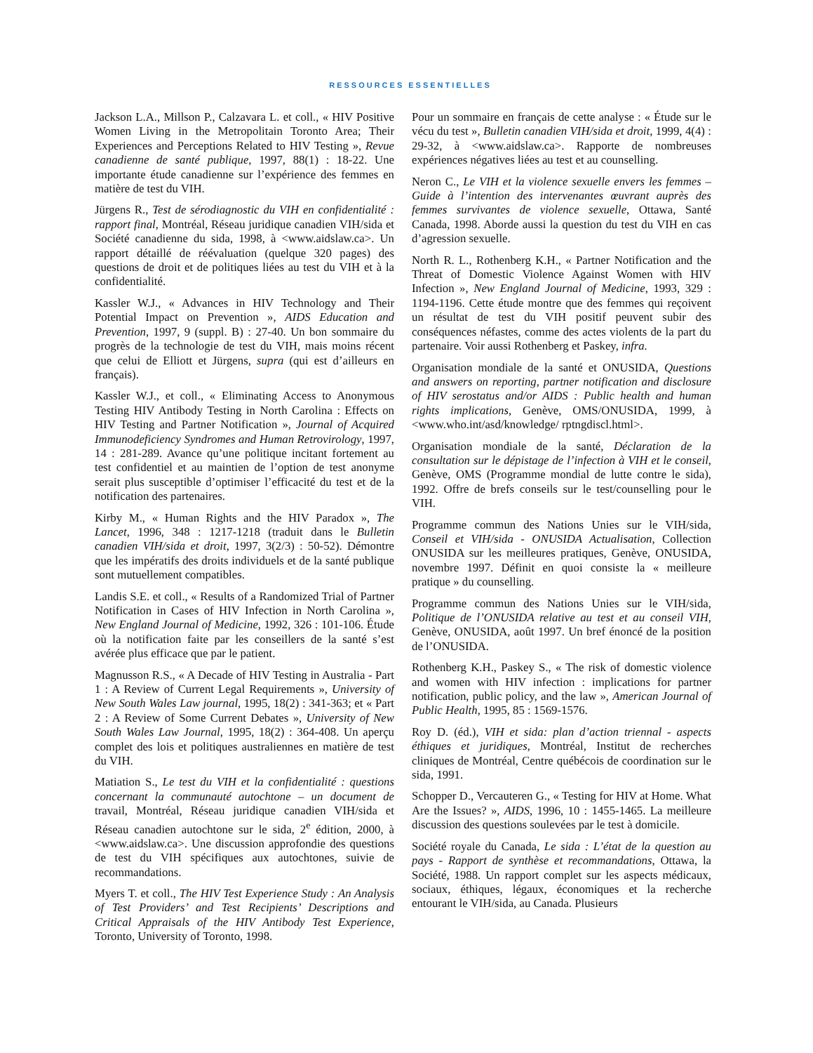RESSOURCES ESSENTIELLES
Jackson L.A., Millson P., Calzavara L. et coll., « HIV Positive Women Living in the Metropolitain Toronto Area; Their Experiences and Perceptions Related to HIV Testing », Revue canadienne de santé publique, 1997, 88(1) : 18-22. Une importante étude canadienne sur l’expérience des femmes en matière de test du VIH.
Jürgens R., Test de sérodiagnostic du VIH en confidentialité : rapport final, Montréal, Réseau juridique canadien VIH/sida et Société canadienne du sida, 1998, à <www.aidslaw.ca>. Un rapport détaillé de réévaluation (quelque 320 pages) des questions de droit et de politiques liées au test du VIH et à la confidentialité.
Kassler W.J., « Advances in HIV Technology and Their Potential Impact on Prevention », AIDS Education and Prevention, 1997, 9 (suppl. B) : 27-40. Un bon sommaire du progrès de la technologie de test du VIH, mais moins récent que celui de Elliott et Jürgens, supra (qui est d’ailleurs en français).
Kassler W.J., et coll., « Eliminating Access to Anonymous Testing HIV Antibody Testing in North Carolina : Effects on HIV Testing and Partner Notification », Journal of Acquired Immunodeficiency Syndromes and Human Retrovirology, 1997, 14 : 281-289. Avance qu’une politique incitant fortement au test confidentiel et au maintien de l’option de test anonyme serait plus susceptible d’optimiser l’efficacité du test et de la notification des partenaires.
Kirby M., « Human Rights and the HIV Paradox », The Lancet, 1996, 348 : 1217-1218 (traduit dans le Bulletin canadien VIH/sida et droit, 1997, 3(2/3) : 50-52). Démontre que les impératifs des droits individuels et de la santé publique sont mutuellement compatibles.
Landis S.E. et coll., « Results of a Randomized Trial of Partner Notification in Cases of HIV Infection in North Carolina », New England Journal of Medicine, 1992, 326 : 101-106. Étude où la notification faite par les conseillers de la santé s’est avérée plus efficace que par le patient.
Magnusson R.S., « A Decade of HIV Testing in Australia - Part 1 : A Review of Current Legal Requirements », University of New South Wales Law journal, 1995, 18(2) : 341-363; et « Part 2 : A Review of Some Current Debates », University of New South Wales Law Journal, 1995, 18(2) : 364-408. Un aperçu complet des lois et politiques australiennes en matière de test du VIH.
Matiation S., Le test du VIH et la confidentialité : questions concernant la communauté autochtone – un document de travail, Montréal, Réseau juridique canadien VIH/sida et Réseau canadien autochtone sur le sida, 2<sup>e</sup> édition, 2000, à <www.aidslaw.ca>. Une discussion approfondie des questions de test du VIH spécifiques aux autochtones, suivie de recommandations.
Myers T. et coll., The HIV Test Experience Study : An Analysis of Test Providers’ and Test Recipients’ Descriptions and Critical Appraisals of the HIV Antibody Test Experience, Toronto, University of Toronto, 1998.
Pour un sommaire en français de cette analyse : « Étude sur le vécu du test », Bulletin canadien VIH/sida et droit, 1999, 4(4) : 29-32, à <www.aidslaw.ca>. Rapporte de nombreuses expériences négatives liées au test et au counselling.
Neron C., Le VIH et la violence sexuelle envers les femmes – Guide à l’intention des intervenantes œuvrant auprès des femmes survivantes de violence sexuelle, Ottawa, Santé Canada, 1998. Aborde aussi la question du test du VIH en cas d’agression sexuelle.
North R. L., Rothenberg K.H., « Partner Notification and the Threat of Domestic Violence Against Women with HIV Infection », New England Journal of Medicine, 1993, 329 : 1194-1196. Cette étude montre que des femmes qui reçoivent un résultat de test du VIH positif peuvent subir des conséquences néfastes, comme des actes violents de la part du partenaire. Voir aussi Rothenberg et Paskey, infra.
Organisation mondiale de la santé et ONUSIDA, Questions and answers on reporting, partner notification and disclosure of HIV serostatus and/or AIDS : Public health and human rights implications, Genève, OMS/ONUSIDA, 1999, à <www.who.int/asd/knowledge/ rptngdiscl.html>.
Organisation mondiale de la santé, Déclaration de la consultation sur le dépistage de l’infection à VIH et le conseil, Genève, OMS (Programme mondial de lutte contre le sida), 1992. Offre de brefs conseils sur le test/counselling pour le VIH.
Programme commun des Nations Unies sur le VIH/sida, Conseil et VIH/sida - ONUSIDA Actualisation, Collection ONUSIDA sur les meilleures pratiques, Genève, ONUSIDA, novembre 1997. Définit en quoi consiste la « meilleure pratique » du counselling.
Programme commun des Nations Unies sur le VIH/sida, Politique de l’ONUSIDA relative au test et au conseil VIH, Genève, ONUSIDA, août 1997. Un bref énoncé de la position de l’ONUSIDA.
Rothenberg K.H., Paskey S., « The risk of domestic violence and women with HIV infection : implications for partner notification, public policy, and the law », American Journal of Public Health, 1995, 85 : 1569-1576.
Roy D. (éd.), VIH et sida: plan d’action triennal - aspects éthiques et juridiques, Montréal, Institut de recherches cliniques de Montréal, Centre québécois de coordination sur le sida, 1991.
Schopper D., Vercauteren G., « Testing for HIV at Home. What Are the Issues? », AIDS, 1996, 10 : 1455-1465. La meilleure discussion des questions soulevées par le test à domicile.
Société royale du Canada, Le sida : L’état de la question au pays - Rapport de synthèse et recommandations, Ottawa, la Société, 1988. Un rapport complet sur les aspects médicaux, sociaux, éthiques, légaux, économiques et la recherche entourant le VIH/sida, au Canada. Plusieurs